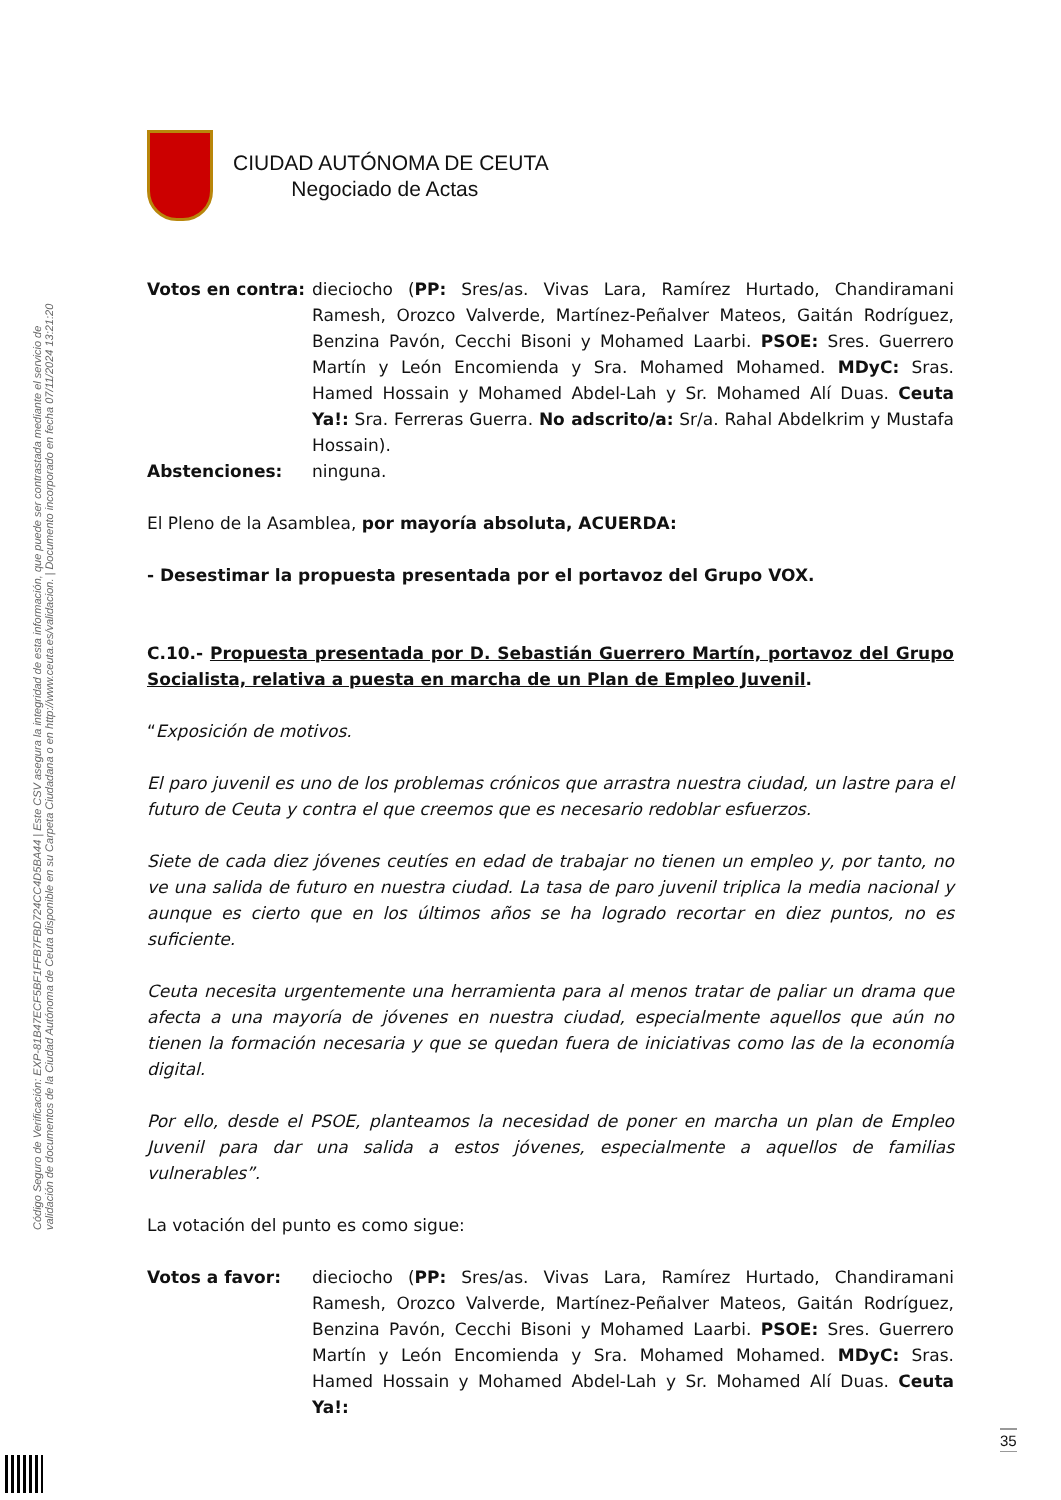Código Seguro de Verificación: EXP-81B47ECF5BF1FFB7FBD724CC4D5BA44 | Este CSV asegura la integridad de esta información, que puede ser contrastada mediante el servicio de
validación de documentos de la Ciudad Autónoma de Ceuta disponible en su Carpeta Ciudadana o en http://www.ceuta.es/validacion. | Documento incorporado en fecha 07/11/2024 13:21:20
CIUDAD AUTÓNOMA DE CEUTA
Negociado de Actas
Votos en contra: dieciocho (PP: Sres/as. Vivas Lara, Ramírez Hurtado, Chandiramani Ramesh, Orozco Valverde, Martínez-Peñalver Mateos, Gaitán Rodríguez, Benzina Pavón, Cecchi Bisoni y Mohamed Laarbi. PSOE: Sres. Guerrero Martín y León Encomienda y Sra. Mohamed Mohamed. MDyC: Sras. Hamed Hossain y Mohamed Abdel-Lah y Sr. Mohamed Alí Duas. Ceuta Ya!: Sra. Ferreras Guerra. No adscrito/a: Sr/a. Rahal Abdelkrim y Mustafa Hossain).
Abstenciones: ninguna.
El Pleno de la Asamblea, por mayoría absoluta, ACUERDA:
- Desestimar la propuesta presentada por el portavoz del Grupo VOX.
C.10.- Propuesta presentada por D. Sebastián Guerrero Martín, portavoz del Grupo Socialista, relativa a puesta en marcha de un Plan de Empleo Juvenil.
“Exposición de motivos.
El paro juvenil es uno de los problemas crónicos que arrastra nuestra ciudad, un lastre para el futuro de Ceuta y contra el que creemos que es necesario redoblar esfuerzos.
Siete de cada diez jóvenes ceutíes en edad de trabajar no tienen un empleo y, por tanto, no ve una salida de futuro en nuestra ciudad. La tasa de paro juvenil triplica la media nacional y aunque es cierto que en los últimos años se ha logrado recortar en diez puntos, no es suficiente.
Ceuta necesita urgentemente una herramienta para al menos tratar de paliar un drama que afecta a una mayoría de jóvenes en nuestra ciudad, especialmente aquellos que aún no tienen la formación necesaria y que se quedan fuera de iniciativas como las de la economía digital.
Por ello, desde el PSOE, planteamos la necesidad de poner en marcha un plan de Empleo Juvenil para dar una salida a estos jóvenes, especialmente a aquellos de familias vulnerables”.
La votación del punto es como sigue:
Votos a favor: dieciocho (PP: Sres/as. Vivas Lara, Ramírez Hurtado, Chandiramani Ramesh, Orozco Valverde, Martínez-Peñalver Mateos, Gaitán Rodríguez, Benzina Pavón, Cecchi Bisoni y Mohamed Laarbi. PSOE: Sres. Guerrero Martín y León Encomienda y Sra. Mohamed Mohamed. MDyC: Sras. Hamed Hossain y Mohamed Abdel-Lah y Sr. Mohamed Alí Duas. Ceuta Ya!:
35